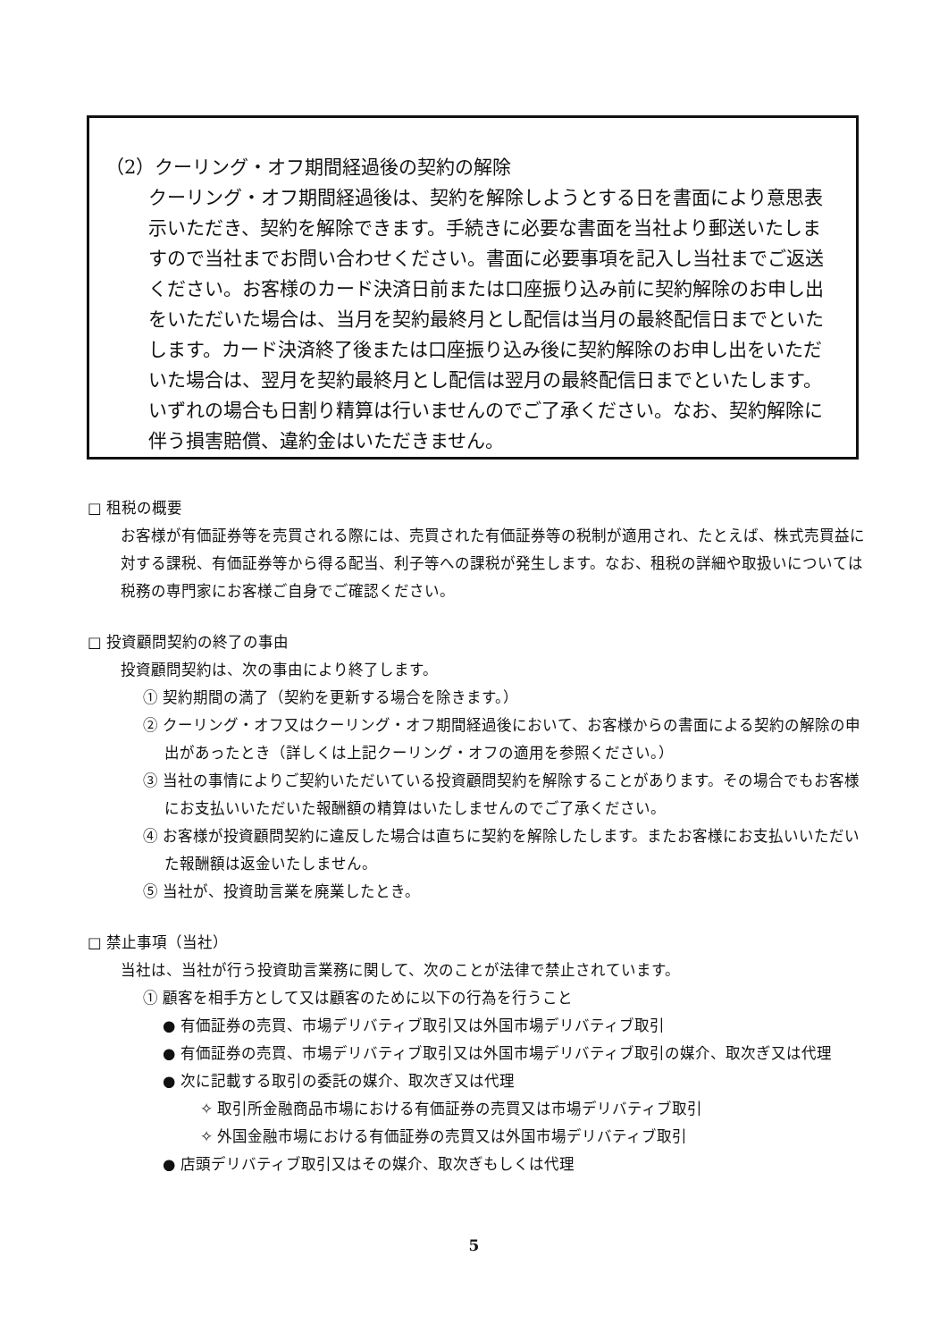（2）クーリング・オフ期間経過後の契約の解除
クーリング・オフ期間経過後は、契約を解除しようとする日を書面により意思表示いただき、契約を解除できます。手続きに必要な書面を当社より郵送いたしますので当社までお問い合わせください。書面に必要事項を記入し当社までご返送ください。お客様のカード決済日前または口座振り込み前に契約解除のお申し出をいただいた場合は、当月を契約最終月とし配信は当月の最終配信日までといたします。カード決済終了後または口座振り込み後に契約解除のお申し出をいただいた場合は、翌月を契約最終月とし配信は翌月の最終配信日までといたします。いずれの場合も日割り精算は行いませんのでご了承ください。なお、契約解除に伴う損害賠償、違約金はいただきません。
□ 租税の概要
お客様が有価証券等を売買される際には、売買された有価証券等の税制が適用され、たとえば、株式売買益に対する課税、有価証券等から得る配当、利子等への課税が発生します。なお、租税の詳細や取扱いについては税務の専門家にお客様ご自身でご確認ください。
□ 投資顧問契約の終了の事由
投資顧問契約は、次の事由により終了します。
① 契約期間の満了（契約を更新する場合を除きます。）
② クーリング・オフ又はクーリング・オフ期間経過後において、お客様からの書面による契約の解除の申出があったとき（詳しくは上記クーリング・オフの適用を参照ください。）
③ 当社の事情によりご契約いただいている投資顧問契約を解除することがあります。その場合でもお客様にお支払いいただいた報酬額の精算はいたしませんのでご了承ください。
④ お客様が投資顧問契約に違反した場合は直ちに契約を解除したします。またお客様にお支払いいただいた報酬額は返金いたしません。
⑤ 当社が、投資助言業を廃業したとき。
□ 禁止事項（当社）
当社は、当社が行う投資助言業務に関して、次のことが法律で禁止されています。
① 顧客を相手方として又は顧客のために以下の行為を行うこと
● 有価証券の売買、市場デリバティブ取引又は外国市場デリバティブ取引
● 有価証券の売買、市場デリバティブ取引又は外国市場デリバティブ取引の媒介、取次ぎ又は代理
● 次に記載する取引の委託の媒介、取次ぎ又は代理
✧ 取引所金融商品市場における有価証券の売買又は市場デリバティブ取引
✧ 外国金融市場における有価証券の売買又は外国市場デリバティブ取引
● 店頭デリバティブ取引又はその媒介、取次ぎもしくは代理
5